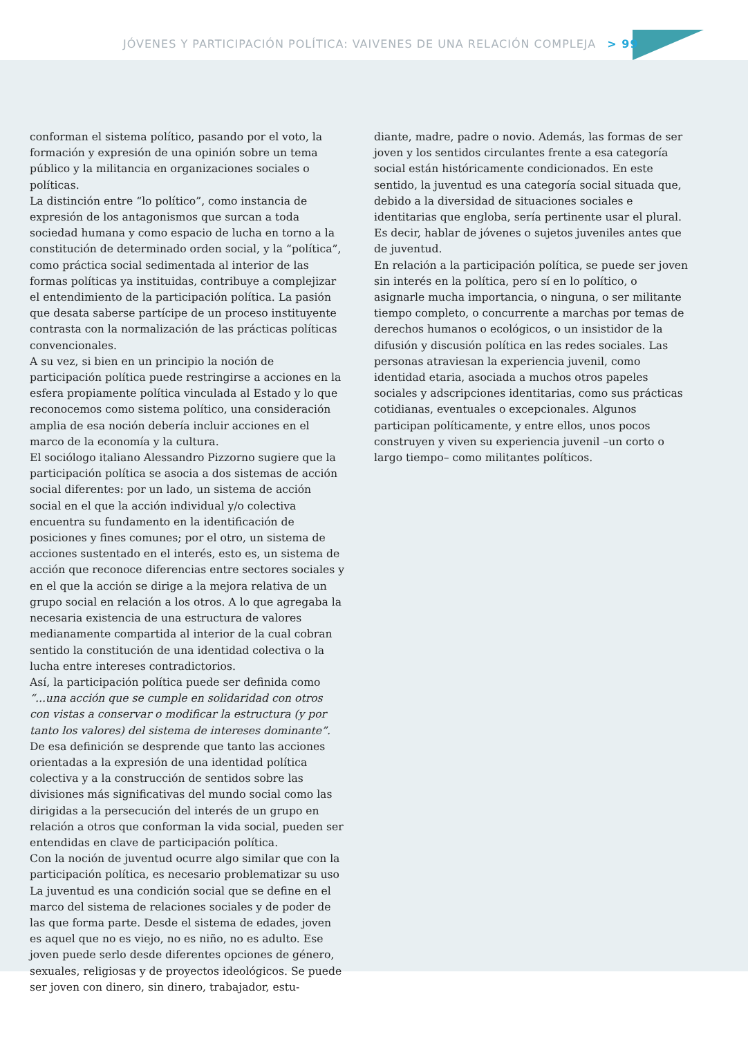JÓVENES Y PARTICIPACIÓN POLÍTICA: VAIVENES DE UNA RELACIÓN COMPLEJA > 99
conforman el sistema político, pasando por el voto, la formación y expresión de una opinión sobre un tema público y la militancia en organizaciones sociales o políticas.
La distinción entre “lo político”, como instancia de expresión de los antagonismos que surcan a toda sociedad humana y como espacio de lucha en torno a la constitución de determinado orden social, y la “política”, como práctica social sedimentada al interior de las formas políticas ya instituidas, contribuye a complejizar el entendimiento de la participación política. La pasión que desata saberse partícipe de un proceso instituyente contrasta con la normalización de las prácticas políticas convencionales.
A su vez, si bien en un principio la noción de participación política puede restringirse a acciones en la esfera propiamente política vinculada al Estado y lo que reconocemos como sistema político, una consideración amplia de esa noción debería incluir acciones en el marco de la economía y la cultura.
El sociólogo italiano Alessandro Pizzorno sugiere que la participación política se asocia a dos sistemas de acción social diferentes: por un lado, un sistema de acción social en el que la acción individual y/o colectiva encuentra su fundamento en la identificación de posiciones y fines comunes; por el otro, un sistema de acciones sustentado en el interés, esto es, un sistema de acción que reconoce diferencias entre sectores sociales y en el que la acción se dirige a la mejora relativa de un grupo social en relación a los otros. A lo que agregaba la necesaria existencia de una estructura de valores medianamente compartida al interior de la cual cobran sentido la constitución de una identidad colectiva o la lucha entre intereses contradictorios.
Así, la participación política puede ser definida como “...una acción que se cumple en solidaridad con otros con vistas a conservar o modificar la estructura (y por tanto los valores) del sistema de intereses dominante”.
De esa definición se desprende que tanto las acciones orientadas a la expresión de una identidad política colectiva y a la construcción de sentidos sobre las divisiones más significativas del mundo social como las dirigidas a la persecución del interés de un grupo en relación a otros que conforman la vida social, pueden ser entendidas en clave de participación política.
Con la noción de juventud ocurre algo similar que con la participación política, es necesario problematizar su uso
La juventud es una condición social que se define en el marco del sistema de relaciones sociales y de poder de las que forma parte. Desde el sistema de edades, joven es aquel que no es viejo, no es niño, no es adulto. Ese joven puede serlo desde diferentes opciones de género, sexuales, religiosas y de proyectos ideológicos. Se puede ser joven con dinero, sin dinero, trabajador, estu-
diante, madre, padre o novio. Además, las formas de ser joven y los sentidos circulantes frente a esa categoría social están históricamente condicionados. En este sentido, la juventud es una categoría social situada que, debido a la diversidad de situaciones sociales e identitarias que engloba, sería pertinente usar el plural. Es decir, hablar de jóvenes o sujetos juveniles antes que de juventud.
En relación a la participación política, se puede ser joven sin interés en la política, pero sí en lo político, o asignarle mucha importancia, o ninguna, o ser militante tiempo completo, o concurrente a marchas por temas de derechos humanos o ecológicos, o un insistidor de la difusión y discusión política en las redes sociales. Las personas atraviesan la experiencia juvenil, como identidad etaria, asociada a muchos otros papeles sociales y adscripciones identitarias, como sus prácticas cotidianas, eventuales o excepcionales. Algunos participan políticamente, y entre ellos, unos pocos construyen y viven su experiencia juvenil –un corto o largo tiempo– como militantes políticos.